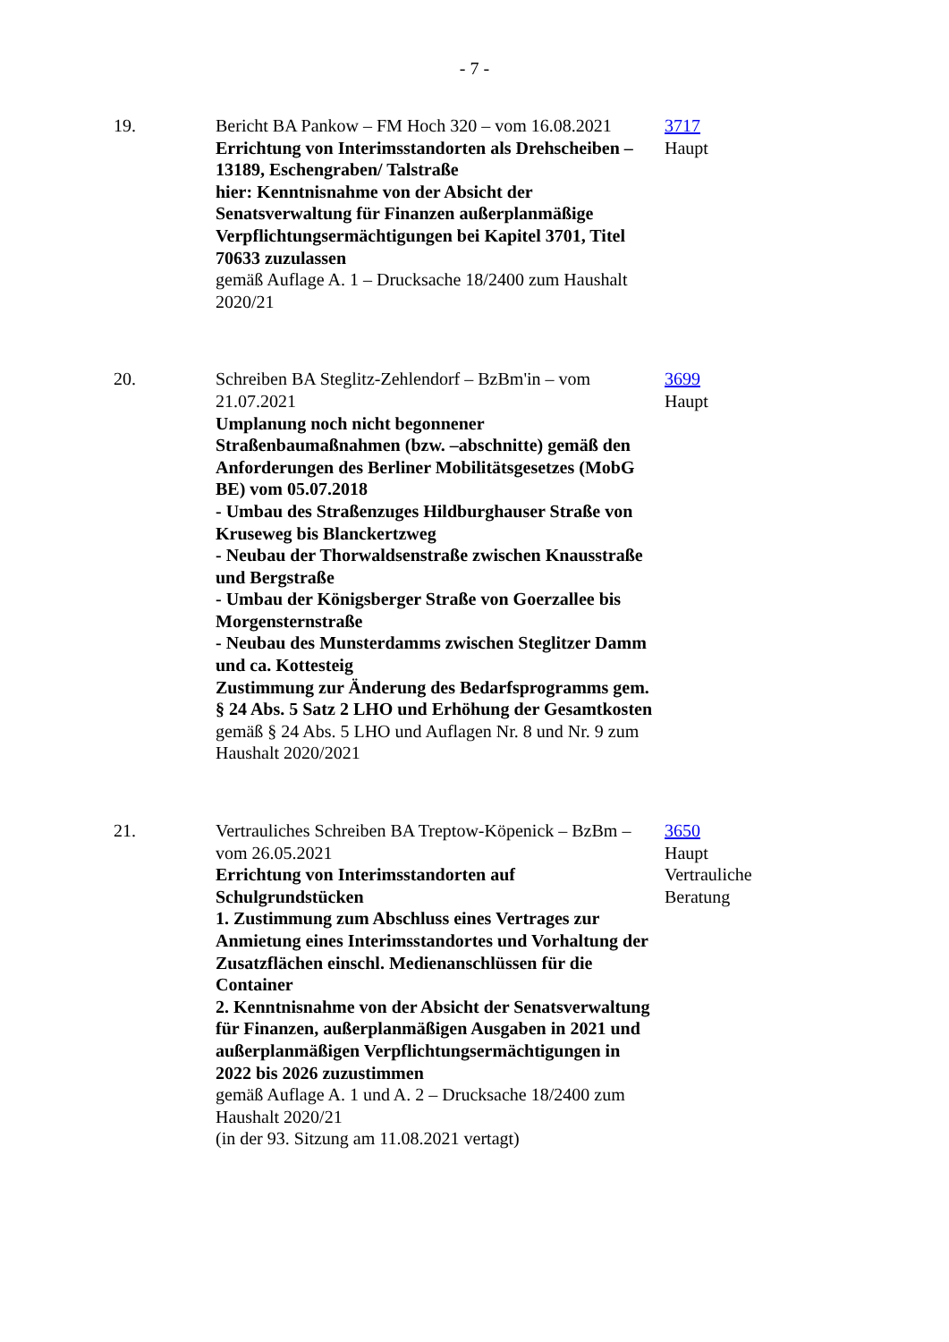- 7 -
19. Bericht BA Pankow – FM Hoch 320 – vom 16.08.2021
Errichtung von Interimsstandorten als Drehscheiben – 13189, Eschengraben/ Talstraße
hier: Kenntnisnahme von der Absicht der Senatsverwaltung für Finanzen außerplanmäßige Verpflichtungsermächtigungen bei Kapitel 3701, Titel 70633 zuzulassen
gemäß Auflage A. 1 – Drucksache 18/2400 zum Haushalt 2020/21
3717
Haupt
20. Schreiben BA Steglitz-Zehlendorf – BzBm'in – vom 21.07.2021
Umplanung noch nicht begonnener Straßenbaumaßnahmen (bzw. –abschnitte) gemäß den Anforderungen des Berliner Mobilitätsgesetzes (MobG BE) vom 05.07.2018
- Umbau des Straßenzuges Hildburghauser Straße von Kruseweg bis Blanckertzweg
- Neubau der Thorwaldsenstraße zwischen Knausstraße und Bergstraße
- Umbau der Königsberger Straße von Goerzallee bis Morgensternstraße
- Neubau des Munsterdamms zwischen Steglitzer Damm und ca. Kottesteig
Zustimmung zur Änderung des Bedarfsprogramms gem. § 24 Abs. 5 Satz 2 LHO und Erhöhung der Gesamtkosten
gemäß § 24 Abs. 5 LHO und Auflagen Nr. 8 und Nr. 9 zum Haushalt 2020/2021
3699
Haupt
21. Vertrauliches Schreiben BA Treptow-Köpenick – BzBm – vom 26.05.2021
Errichtung von Interimsstandorten auf Schulgrundstücken
1. Zustimmung zum Abschluss eines Vertrages zur Anmietung eines Interimsstandortes und Vorhaltung der Zusatzflächen einschl. Medienanschlüssen für die Container
2. Kenntnisnahme von der Absicht der Senatsverwaltung für Finanzen, außerplanmäßigen Ausgaben in 2021 und außerplanmäßigen Verpflichtungsermächtigungen in 2022 bis 2026 zuzustimmen
gemäß Auflage A. 1 und A. 2 – Drucksache 18/2400 zum Haushalt 2020/21
(in der 93. Sitzung am 11.08.2021 vertagt)
3650
Haupt
Vertrauliche
Beratung